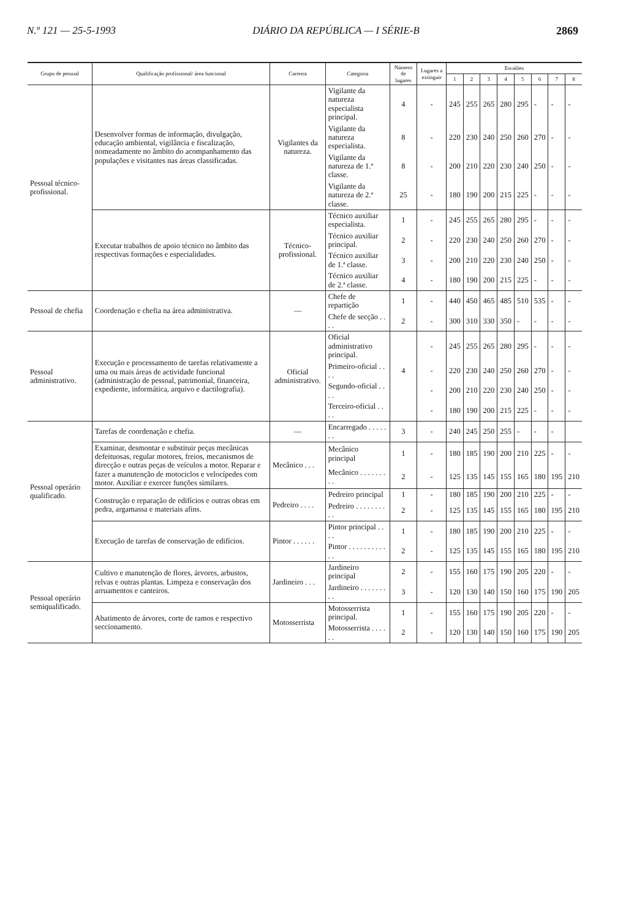N.º 121 — 25-5-1993 DIÁRIO DA REPÚBLICA — I SÉRIE-B 2869
| Grupo de pessoal | Qualificação profissional/ área funcional | Carreira | Categoria | Número de lugares | Lugares a extinguir | Escalões | | | | | | | |
| --- | --- | --- | --- | --- | --- | --- | --- | --- | --- | --- | --- | --- | --- |
| | | | | | | 1 | 2 | 3 | 4 | 5 | 6 | 7 | 8 |
| Pessoal técnico-profissional. | Desenvolver formas de informação, divulgação, educação ambiental, vigilância e fiscalização, nomeadamente no âmbito do acompanhamento das populações e visitantes nas áreas classificadas. | Vigilantes da natureza. | Vigilante da natureza especialista principal. | 4 | - | 245 | 255 | 265 | 280 | 295 | - | - | - |
| | | | Vigilante da natureza especialista. | 8 | - | 220 | 230 | 240 | 250 | 260 | 270 | - | - |
| | | | Vigilante da natureza de 1.ª classe. | 8 | - | 200 | 210 | 220 | 230 | 240 | 250 | - | - |
| | | | Vigilante da natureza de 2.ª classe. | 25 | - | 180 | 190 | 200 | 215 | 225 | - | - | - |
| | Executar trabalhos de apoio técnico no âmbito das respectivas formações e especialidades. | Técnico-profissional. | Técnico auxiliar especialista. | 1 | - | 245 | 255 | 265 | 280 | 295 | - | - | - |
| | | | Técnico auxiliar principal. | 2 | - | 220 | 230 | 240 | 250 | 260 | 270 | - | - |
| | | | Técnico auxiliar de 1.ª classe. | 3 | - | 200 | 210 | 220 | 230 | 240 | 250 | - | - |
| | | | Técnico auxiliar de 2.ª classe. | 4 | - | 180 | 190 | 200 | 215 | 225 | - | - | - |
| Pessoal de chefia | Coordenação e chefia na área administrativa. | — | Chefe de repartição | 1 | - | 440 | 450 | 465 | 485 | 510 | 535 | - | - |
| | | | Chefe de secção . . . . | 2 | - | 300 | 310 | 330 | 350 | - | - | - | - |
| Pessoal administrativo. | Execução e processamento de tarefas relativamente a uma ou mais áreas de actividade funcional (administração de pessoal, patrimonial, financeira, expediente, informática, arquivo e dactilografia). | Oficial administrativo. | Oficial administrativo principal. | | - | 245 | 255 | 265 | 280 | 295 | - | - | - |
| | | | Primeiro-oficial . . . . | 4 | - | 220 | 230 | 240 | 250 | 260 | 270 | - | - |
| | | | Segundo-oficial . . . . | | - | 200 | 210 | 220 | 230 | 240 | 250 | - | - |
| | | | Terceiro-oficial . . . . | | - | 180 | 190 | 200 | 215 | 225 | - | - | - |
| Pessoal operário qualificado. | Tarefas de coordenação e chefia. | — | Encarregado . . . . . . . | 3 | - | 240 | 245 | 250 | 255 | - | - | - | |
| | Examinar, desmontar e substituir peças mecânicas defeituosas, regular motores, freios, mecanismos de direcção e outras peças de veículos a motor. Reparar e fazer a manutenção de motociclos e velocípedes com motor. Auxiliar e exercer funções similares. | Mecânico . . . | Mecânico principal | 1 | - | 180 | 185 | 190 | 200 | 210 | 225 | - | - |
| | | | Mecânico . . . . . . . . . | 2 | - | 125 | 135 | 145 | 155 | 165 | 180 | 195 | 210 |
| | Construção e reparação de edifícios e outras obras em pedra, argamassa e materiais afins. | Pedreiro . . . . | Pedreiro principal | 1 | - | 180 | 185 | 190 | 200 | 210 | 225 | - | - |
| | | | Pedreiro . . . . . . . . . . | 2 | - | 125 | 135 | 145 | 155 | 165 | 180 | 195 | 210 |
| | Execução de tarefas de conservação de edifícios. | Pintor . . . . . . | Pintor principal . . . . | 1 | - | 180 | 185 | 190 | 200 | 210 | 225 | - | - |
| | | | Pintor . . . . . . . . . . . . | 2 | - | 125 | 135 | 145 | 155 | 165 | 180 | 195 | 210 |
| Pessoal operário semiqualificado. | Cultivo e manutenção de flores, árvores, arbustos, relvas e outras plantas. Limpeza e conservação dos arruamentos e canteiros. | Jardineiro . . . | Jardineiro principal | 2 | - | 155 | 160 | 175 | 190 | 205 | 220 | - | - |
| | | | Jardineiro . . . . . . . . . | 3 | - | 120 | 130 | 140 | 150 | 160 | 175 | 190 | 205 |
| | Abatimento de árvores, corte de ramos e respectivo seccionamento. | Motosserrista | Motosserrista principal. | 1 | - | 155 | 160 | 175 | 190 | 205 | 220 | - | - |
| | | | Motosserrista . . . . . . | 2 | - | 120 | 130 | 140 | 150 | 160 | 175 | 190 | 205 |